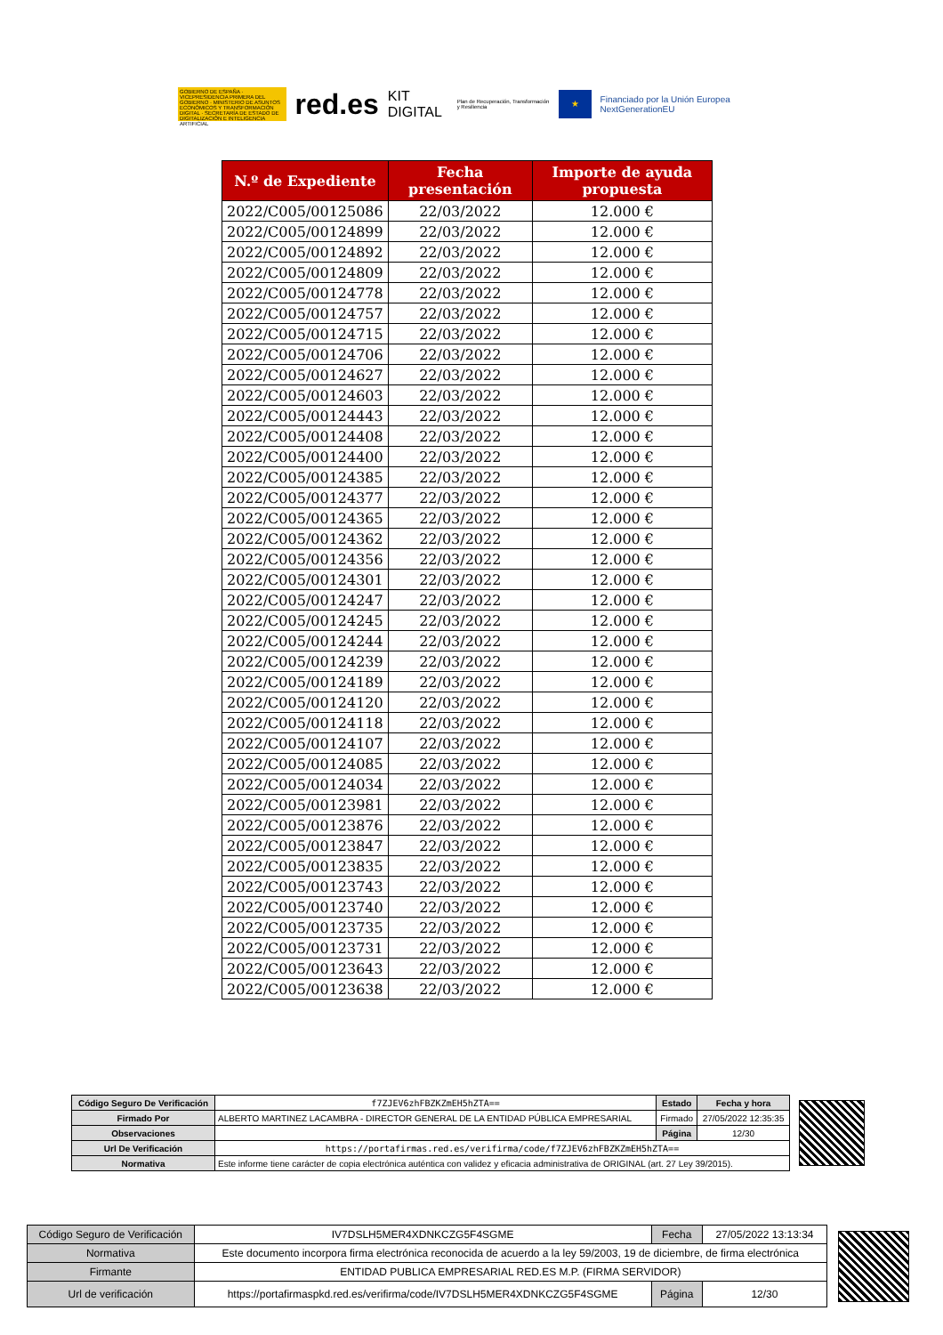GOBIERNO DE ESPAÑA · VICEPRESIDENCIA PRIMERA DEL GOBIERNO · MINISTERIO DE ASUNTOS ECONÓMICOS Y TRANSFORMACIÓN DIGITAL · SECRETARÍA DE ESTADO DE DIGITALIZACIÓN E INTELIGENCIA ARTIFICIAL
red.es KIT DIGITAL Plan de Recuperación, Transformación y Resiliencia
★
Financiado por la Unión Europea NextGenerationEU
| N.º de Expediente | Fecha presentación | Importe de ayuda propuesta |
| --- | --- | --- |
| 2022/C005/00125086 | 22/03/2022 | 12.000 € |
| 2022/C005/00124899 | 22/03/2022 | 12.000 € |
| 2022/C005/00124892 | 22/03/2022 | 12.000 € |
| 2022/C005/00124809 | 22/03/2022 | 12.000 € |
| 2022/C005/00124778 | 22/03/2022 | 12.000 € |
| 2022/C005/00124757 | 22/03/2022 | 12.000 € |
| 2022/C005/00124715 | 22/03/2022 | 12.000 € |
| 2022/C005/00124706 | 22/03/2022 | 12.000 € |
| 2022/C005/00124627 | 22/03/2022 | 12.000 € |
| 2022/C005/00124603 | 22/03/2022 | 12.000 € |
| 2022/C005/00124443 | 22/03/2022 | 12.000 € |
| 2022/C005/00124408 | 22/03/2022 | 12.000 € |
| 2022/C005/00124400 | 22/03/2022 | 12.000 € |
| 2022/C005/00124385 | 22/03/2022 | 12.000 € |
| 2022/C005/00124377 | 22/03/2022 | 12.000 € |
| 2022/C005/00124365 | 22/03/2022 | 12.000 € |
| 2022/C005/00124362 | 22/03/2022 | 12.000 € |
| 2022/C005/00124356 | 22/03/2022 | 12.000 € |
| 2022/C005/00124301 | 22/03/2022 | 12.000 € |
| 2022/C005/00124247 | 22/03/2022 | 12.000 € |
| 2022/C005/00124245 | 22/03/2022 | 12.000 € |
| 2022/C005/00124244 | 22/03/2022 | 12.000 € |
| 2022/C005/00124239 | 22/03/2022 | 12.000 € |
| 2022/C005/00124189 | 22/03/2022 | 12.000 € |
| 2022/C005/00124120 | 22/03/2022 | 12.000 € |
| 2022/C005/00124118 | 22/03/2022 | 12.000 € |
| 2022/C005/00124107 | 22/03/2022 | 12.000 € |
| 2022/C005/00124085 | 22/03/2022 | 12.000 € |
| 2022/C005/00124034 | 22/03/2022 | 12.000 € |
| 2022/C005/00123981 | 22/03/2022 | 12.000 € |
| 2022/C005/00123876 | 22/03/2022 | 12.000 € |
| 2022/C005/00123847 | 22/03/2022 | 12.000 € |
| 2022/C005/00123835 | 22/03/2022 | 12.000 € |
| 2022/C005/00123743 | 22/03/2022 | 12.000 € |
| 2022/C005/00123740 | 22/03/2022 | 12.000 € |
| 2022/C005/00123735 | 22/03/2022 | 12.000 € |
| 2022/C005/00123731 | 22/03/2022 | 12.000 € |
| 2022/C005/00123643 | 22/03/2022 | 12.000 € |
| 2022/C005/00123638 | 22/03/2022 | 12.000 € |
| Código Seguro De Verificación | f7ZJEV6zhFBZKZmEH5hZTA== | Estado | Fecha y hora |
| Firmado Por | ALBERTO MARTINEZ LACAMBRA - DIRECTOR GENERAL DE LA ENTIDAD PÚBLICA EMPRESARIAL | Firmado | 27/05/2022 12:35:35 |
| Observaciones | | Página | 12/30 |
| Url De Verificación | https://portafirmas.red.es/verifirma/code/f7ZJEV6zhFBZKZmEH5hZTA== | | |
| Normativa | Este informe tiene carácter de copia electrónica auténtica con validez y eficacia administrativa de ORIGINAL (art. 27 Ley 39/2015). | | |
| Código Seguro de Verificación | IV7DSLH5MER4XDNKCZG5F4SGME | Fecha | 27/05/2022 13:13:34 |
| Normativa | Este documento incorpora firma electrónica reconocida de acuerdo a la ley 59/2003, 19 de diciembre, de firma electrónica | | |
| Firmante | ENTIDAD PUBLICA EMPRESARIAL RED.ES M.P. (FIRMA SERVIDOR) | | |
| Url de verificación | https://portafirmaspkd.red.es/verifirma/code/IV7DSLH5MER4XDNKCZG5F4SGME | Página | 12/30 |